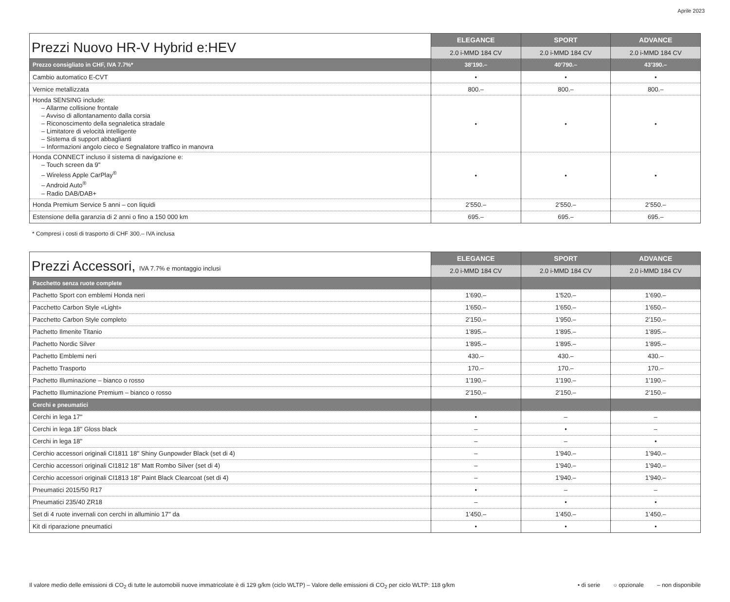Aprile 2023
| Prezzi Nuovo HR-V Hybrid e:HEV | ELEGANCE | SPORT | ADVANCE |
| --- | --- | --- | --- |
| | 2.0 i-MMD 184 CV | 2.0 i-MMD 184 CV | 2.0 i-MMD 184 CV |
| Prezzo consigliato in CHF, IVA 7.7%* | 38’190.– | 40’790.– | 43’390.– |
| Cambio automatico E-CVT | • | • | • |
| Vernice metallizzata | 800.– | 800.– | 800.– |
| Honda SENSING include: – Allarme collisione frontale – Avviso di allontanamento dalla corsia – Riconoscimento della segnaletica stradale – Limitatore di velocità intelligente – Sistema di support abbaglianti – Informazioni angolo cieco e Segnalatore traffico in manovra | • | • | • |
| Honda CONNECT incluso il sistema di navigazione e: – Touch screen da 9" – Wireless Apple CarPlay<sup>®</sup> – Android Auto<sup>®</sup> – Radio DAB/DAB+ | • | • | • |
| Honda Premium Service 5 anni – con liquidi | 2’550.– | 2’550.– | 2’550.– |
| Estensione della garanzia di 2 anni o fino a 150 000 km | 695.– | 695.– | 695.– |
* Compresi i costi di trasporto di CHF 300.– IVA inclusa
| Prezzi Accessori, IVA 7.7% e montaggio inclusi | ELEGANCE | SPORT | ADVANCE |
| --- | --- | --- | --- |
| | 2.0 i-MMD 184 CV | 2.0 i-MMD 184 CV | 2.0 i-MMD 184 CV |
| Pacchetto senza ruote complete | | | |
| Pachetto Sport con emblemi Honda neri | 1’690.– | 1’520.– | 1’690.– |
| Pacchetto Carbon Style «Light» | 1’650.– | 1’650.– | 1’650.– |
| Pacchetto Carbon Style completo | 2’150.– | 1’950.– | 2’150.– |
| Pachetto Ilmenite Titanio | 1’895.– | 1’895.– | 1’895.– |
| Pachetto Nordic Silver | 1’895.– | 1’895.– | 1’895.– |
| Pachetto Emblemi neri | 430.– | 430.– | 430.– |
| Pachetto Trasporto | 170.– | 170.– | 170.– |
| Pachetto Illuminazione – bianco o rosso | 1’190.– | 1’190.– | 1’190.– |
| Pachetto Illuminazione Premium – bianco o rosso | 2’150.– | 2’150.– | 2’150.– |
| Cerchi e pneumatici | | | |
| Cerchi in lega 17" | • | – | – |
| Cerchi in lega 18" Gloss black | – | • | – |
| Cerchi in lega 18" | – | – | • |
| Cerchio accessori originali CI1811 18'' Shiny Gunpowder Black (set di 4) | – | 1’940.– | 1’940.– |
| Cerchio accessori originali CI1812 18'' Matt Rombo Silver (set di 4) | – | 1’940.– | 1’940.– |
| Cerchio accessori originali CI1813 18'' Paint Black Clearcoat (set di 4) | – | 1’940.– | 1’940.– |
| Pneumatici 2015/50 R17 | • | – | – |
| Pneumatici 235/40 ZR18 | – | • | • |
| Set di 4 ruote invernali con cerchi in alluminio 17'' da | 1’450.– | 1’450.– | 1’450.– |
| Kit di riparazione pneumatici | • | • | • |
Il valore medio delle emissioni di CO<sub>2</sub> di tutte le automobili nuove immatricolate è di 129 g/km (ciclo WLTP) – Valore delle emissioni di CO<sub>2</sub> per ciclo WLTP: 118 g/km
• di serie ○ opzionale – non disponibile